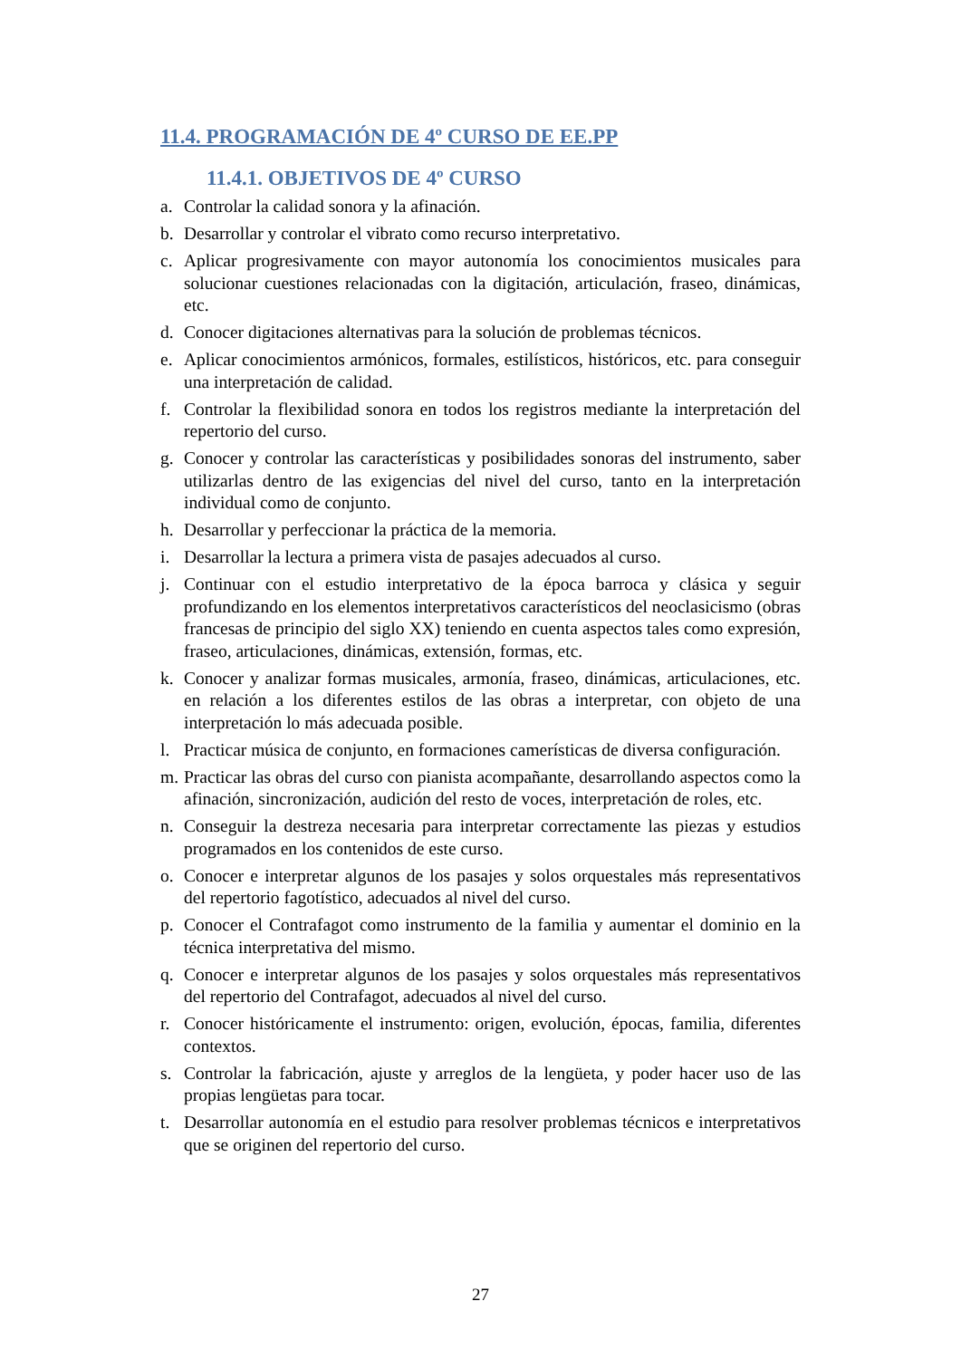11.4. PROGRAMACIÓN DE 4º CURSO DE EE.PP
11.4.1. OBJETIVOS DE 4º CURSO
a. Controlar la calidad sonora y la afinación.
b. Desarrollar y controlar el vibrato como recurso interpretativo.
c. Aplicar progresivamente con mayor autonomía los conocimientos musicales para solucionar cuestiones relacionadas con la digitación, articulación, fraseo, dinámicas, etc.
d. Conocer digitaciones alternativas para la solución de problemas técnicos.
e. Aplicar conocimientos armónicos, formales, estilísticos, históricos, etc. para conseguir una interpretación de calidad.
f. Controlar la flexibilidad sonora en todos los registros mediante la interpretación del repertorio del curso.
g. Conocer y controlar las características y posibilidades sonoras del instrumento, saber utilizarlas dentro de las exigencias del nivel del curso, tanto en la interpretación individual como de conjunto.
h. Desarrollar y perfeccionar la práctica de la memoria.
i. Desarrollar la lectura a primera vista de pasajes adecuados al curso.
j. Continuar con el estudio interpretativo de la época barroca y clásica y seguir profundizando en los elementos interpretativos característicos del neoclasicismo (obras francesas de principio del siglo XX) teniendo en cuenta aspectos tales como expresión, fraseo, articulaciones, dinámicas, extensión, formas, etc.
k. Conocer y analizar formas musicales, armonía, fraseo, dinámicas, articulaciones, etc. en relación a los diferentes estilos de las obras a interpretar, con objeto de una interpretación lo más adecuada posible.
l. Practicar música de conjunto, en formaciones camerísticas de diversa configuración.
m. Practicar las obras del curso con pianista acompañante, desarrollando aspectos como la afinación, sincronización, audición del resto de voces, interpretación de roles, etc.
n. Conseguir la destreza necesaria para interpretar correctamente las piezas y estudios programados en los contenidos de este curso.
o. Conocer e interpretar algunos de los pasajes y solos orquestales más representativos del repertorio fagotístico, adecuados al nivel del curso.
p. Conocer el Contrafagot como instrumento de la familia y aumentar el dominio en la técnica interpretativa del mismo.
q. Conocer e interpretar algunos de los pasajes y solos orquestales más representativos del repertorio del Contrafagot, adecuados al nivel del curso.
r. Conocer históricamente el instrumento: origen, evolución, épocas, familia, diferentes contextos.
s. Controlar la fabricación, ajuste y arreglos de la lengüeta, y poder hacer uso de las propias lengüetas para tocar.
t. Desarrollar autonomía en el estudio para resolver problemas técnicos e interpretativos que se originen del repertorio del curso.
27